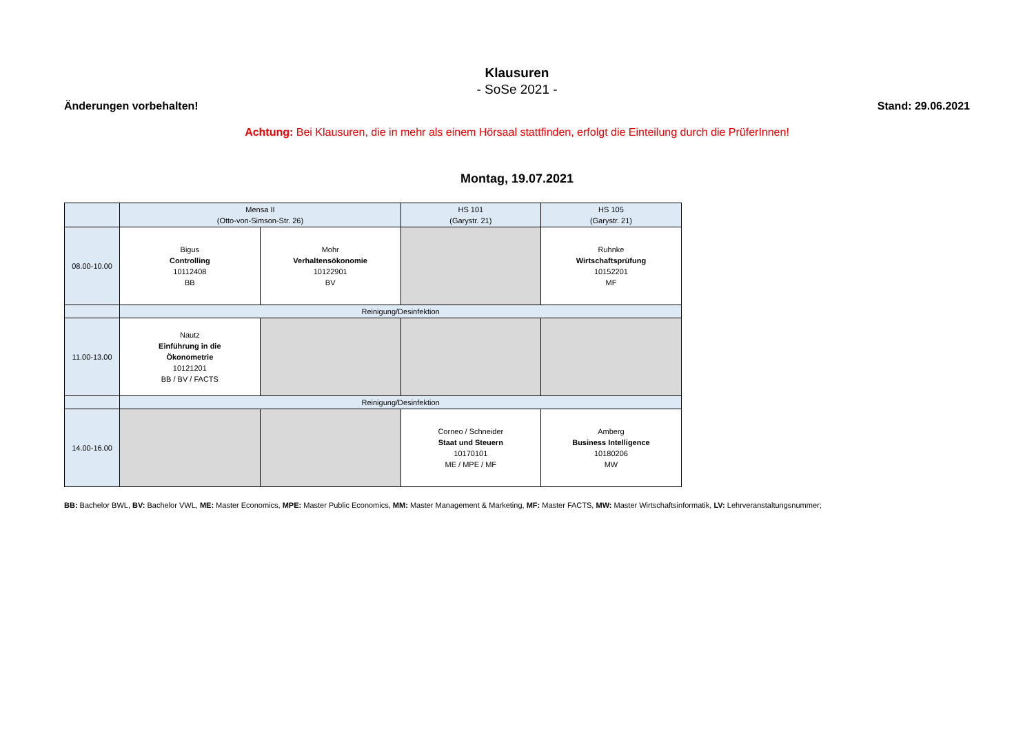Klausuren
- SoSe 2021 -
Änderungen vorbehalten! Stand: 29.06.2021
Achtung: Bei Klausuren, die in mehr als einem Hörsaal stattfinden, erfolgt die Einteilung durch die PrüferInnen!
Montag, 19.07.2021
| | Mensa II (Otto-von-Simson-Str. 26) | | HS 101 (Garystr. 21) | HS 105 (Garystr. 21) |
| 08.00-10.00 | Bigus Controlling 10112408 BB | Mohr Verhaltensökonomie 10122901 BV | | Ruhnke Wirtschaftsprüfung 10152201 MF |
| | Reinigung/Desinfektion | | | |
| 11.00-13.00 | Nautz Einführung in die Ökonometrie 10121201 BB / BV / FACTS | | | |
| | Reinigung/Desinfektion | | | |
| 14.00-16.00 | | | Corneo / Schneider Staat und Steuern 10170101 ME / MPE / MF | Amberg Business Intelligence 10180206 MW |
BB: Bachelor BWL, BV: Bachelor VWL, ME: Master Economics, MPE: Master Public Economics, MM: Master Management & Marketing, MF: Master FACTS, MW: Master Wirtschaftsinformatik, LV: Lehrveranstaltungsnummer;